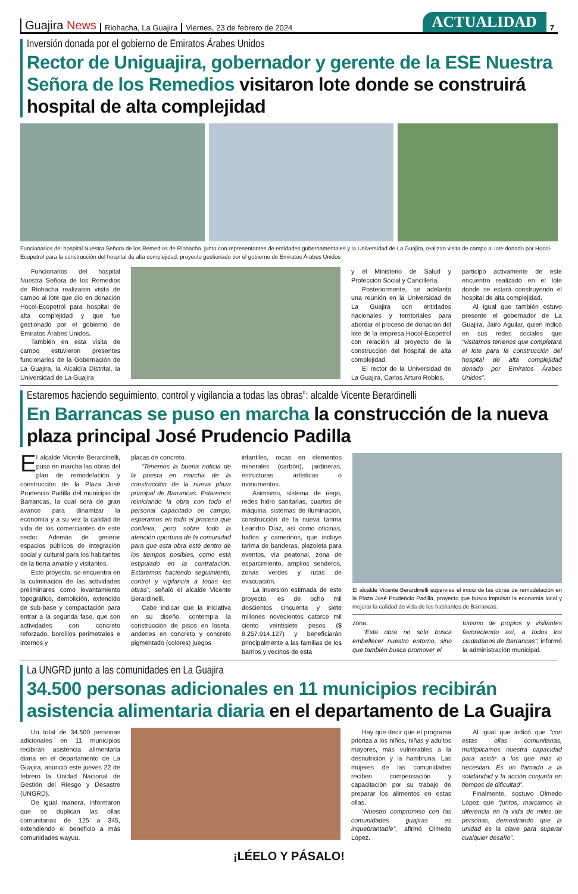Guajira News Riohacha, La Guajira Viernes, 23 de febrero de 2024 ACTUALIDAD 7
Inversión donada por el gobierno de Emiratos Árabes Unidos
Rector de Uniguajira, gobernador y gerente de la ESE Nuestra Señora de los Remedios visitaron lote donde se construirá hospital de alta complejidad
Funcionarios del hospital Nuestra Señora de los Remedios de Riohacha, junto con representantes de entidades gubernamentales y la Universidad de La Guajira, realizan visita de campo al lote donado por Hocol-Ecopetrol para la construcción del hospital de alta complejidad, proyecto gestionado por el gobierno de Emiratos Árabes Unidos
Funcionarios del hospital Nuestra Señora de los Remedios de Riohacha realizaron visita de campo al lote que dio en donación Hocol-Ecopetrol para hospital de alta complejidad y que fue gestionado por el gobierno de Emiratos Árabes Unidos.
También en esta visita de campo estuvieron presentes funcionarios de la Gobernación de La Guajira, la Alcaldía Distrital, la Universidad de La Guajira
y el Ministerio de Salud y Protección Social y Cancillería.
Posteriormente, se adelantó una reunión en la Universidad de La Guajira con entidades nacionales y territoriales para abordar el proceso de donación del lote de la empresa Hocol-Ecopetrol con relación al proyecto de la construcción del hospital de alta complejidad.
El rector de la Universidad de La Guajira, Carlos Arturo Robles,
participó activamente de este encuentro realizado en el lote donde se estará construyendo el hospital de alta complejidad.
Al igual que también estuvo presente el gobernador de La Guajira, Jairo Aguilar, quien indicó en sus redes sociales que “visitamos terrenos que completará el lote para la construcción del hospital de alta complejidad donado por Emiratos Árabes Unidos”.
Estaremos haciendo seguimiento, control y vigilancia a todas las obras”: alcalde Vicente Berardinelli
En Barrancas se puso en marcha la construcción de la nueva plaza principal José Prudencio Padilla
El alcalde Vicente Berardinelli, puso en marcha las obras del plan de remodelación y construcción de la Plaza José Prudencio Padilla del municipio de Barrancas, la cual será de gran avance para dinamizar la economía y a su vez la calidad de vida de los comerciantes de este sector. Además de generar espacios públicos de integración social y cultural para los habitantes de la tierra amable y visitantes.
Este proyecto, se encuentra en la culminación de las actividades preliminares como levantamiento topográfico, demolición, extendido de sub-base y compactación para entrar a la segunda fase, que son actividades con concreto reforzado, bordillos perimetrales e internos y
placas de concreto.
“Tenemos la buena noticia de la puesta en marcha de la construcción de la nueva plaza principal de Barrancas. Estaremos reiniciando la obra con todo el personal capacitado en campo, esperamos en todo el proceso que conlleva, pero sobre todo la atención oportuna de la comunidad para que esta obra esté dentro de los tiempos posibles, como está estipulado en la contratación. Estaremos haciendo seguimiento, control y vigilancia a todas las obras”, señaló el alcalde Vicente Berardinelli.
Cabe indicar que la iniciativa en su diseño, contempla la construcción de pisos en loseta, andenes en concreto y concreto pigmentado (colores) juegos
infantiles, rocas en elementos minerales (carbón), jardineras, estructuras artísticas o monumentos.
Asimismo, sistema de riego, redes hidro sanitarias, cuartos de máquina, sistemas de iluminación, construcción de la nueva tarima Leandro Díaz, así como oficinas, baños y camerinos, que incluye tarima de banderas, plazoleta para eventos, vía peatonal, zona de esparcimiento, amplios senderos, zonas verdes y rutas de evacuación.
La inversión estimada de este proyecto, es de ocho mil doscientos cincuenta y siete millones novecientos catorce mil ciento veintisiete pesos ($ 8.257.914.127) y beneficiarán principalmente a las familias de los barrios y vecinos de esta
El alcalde Vicente Berardinelli supervisa el inicio de las obras de remodelación en la Plaza José Prudencio Padilla, proyecto que busca impulsar la economía local y mejorar la calidad de vida de los habitantes de Barrancas.
zona.
“Esta obra no solo busca embellecer nuestro entorno, sino que también busca promover el
turismo de propios y visitantes favoreciendo así, a todos los ciudadanos de Barrancas”, informó la administración municipal.
La UNGRD junto a las comunidades en La Guajira
34.500 personas adicionales en 11 municipios recibirán asistencia alimentaria diaria en el departamento de La Guajira
Un total de 34.500 personas adicionales en 11 municipios recibirán asistencia alimentaria diaria en el departamento de La Guajira, anunció este jueves 22 de febrero la Unidad Nacional de Gestión del Riesgo y Desastre (UNGRD).
De igual manera, informaron que se duplican las ollas comunitarias de 125 a 345, extendiendo el beneficio a más comunidades wayuu.
Hay que decir que el programa prioriza a los niños, niñas y adultos mayores, más vulnerables a la desnutrición y la hambruna. Las mujeres de las comunidades reciben compensación y capacitación por su trabajo de preparar los alimentos en estas ollas.
“Nuestro compromiso con las comunidades guajiras es inquebrantable”, afirmó Olmedo López.
Al igual que indicó que “con estas ollas comunitarias, multiplicamos nuestra capacidad para asistir a los que más lo necesitan. Es un llamado a la solidaridad y la acción conjunta en tiempos de dificultad”.
Finalmente, sostuvo Olmedo López que “juntos, marcamos la diferencia en la vida de miles de personas, demostrando que la unidad es la clave para superar cualquier desafío”.
¡LÉELO Y PÁSALO!